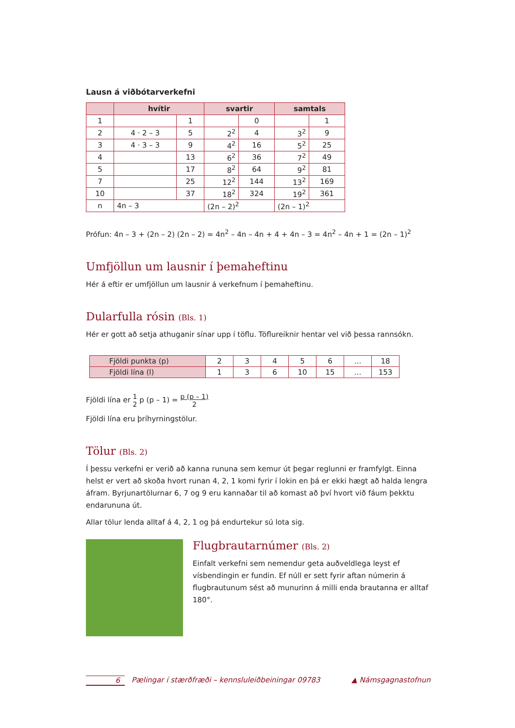Lausn á viðbótarverkefni
| | hvítir | | svartir | | samtals | |
| --- | --- | --- | --- | --- | --- | --- |
| 1 | | 1 | | 0 | | 1 |
| 2 | 4 · 2 – 3 | 5 | 2<sup>2</sup> | 4 | 3<sup>2</sup> | 9 |
| 3 | 4 · 3 – 3 | 9 | 4<sup>2</sup> | 16 | 5<sup>2</sup> | 25 |
| 4 | | 13 | 6<sup>2</sup> | 36 | 7<sup>2</sup> | 49 |
| 5 | | 17 | 8<sup>2</sup> | 64 | 9<sup>2</sup> | 81 |
| 7 | | 25 | 12<sup>2</sup> | 144 | 13<sup>2</sup> | 169 |
| 10 | | 37 | 18<sup>2</sup> | 324 | 19<sup>2</sup> | 361 |
| n | 4n – 3 | | (2n – 2)<sup>2</sup> | | (2n – 1)<sup>2</sup> | |
Prófun: 4n – 3 + (2n – 2) (2n – 2) = 4n<sup>2</sup> – 4n – 4n + 4 + 4n – 3 = 4n<sup>2</sup> – 4n + 1 = (2n – 1)<sup>2</sup>
Umfjöllun um lausnir í þemaheftinu
Hér á eftir er umfjöllun um lausnir á verkefnum í þemaheftinu.
Dularfulla rósin (Bls. 1)
Hér er gott að setja athuganir sínar upp í töflu. Töflureiknir hentar vel við þessa rannsókn.
| Fjöldi punkta (p) | 2 | 3 | 4 | 5 | 6 | ... | 18 |
| Fjöldi lína (l) | 1 | 3 | 6 | 10 | 15 | ... | 153 |
Fjöldi lína er 1
2 p (p – 1) = p (p – 1)
2
Fjöldi lína eru þríhyrningstölur.
Tölur (Bls. 2)
Í þessu verkefni er verið að kanna rununa sem kemur út þegar reglunni er framfylgt. Einna helst er vert að skoða hvort runan 4, 2, 1 komi fyrir í lokin en þá er ekki hægt að halda lengra áfram. Byrjunartölurnar 6, 7 og 9 eru kannaðar til að komast að því hvort við fáum þekktu endarununa út.
Allar tölur lenda alltaf á 4, 2, 1 og þá endurtekur sú lota sig.
Flugbrautarnúmer (Bls. 2)
Einfalt verkefni sem nemendur geta auðveldlega leyst ef vísbendingin er fundin. Ef núll er sett fyrir aftan númerin á flugbrautunum sést að munurinn á milli enda brautanna er alltaf 180°.
6 Pælingar í stærðfræði – kennsluleiðbeiningar 09783 ▲ Námsgagnastofnun